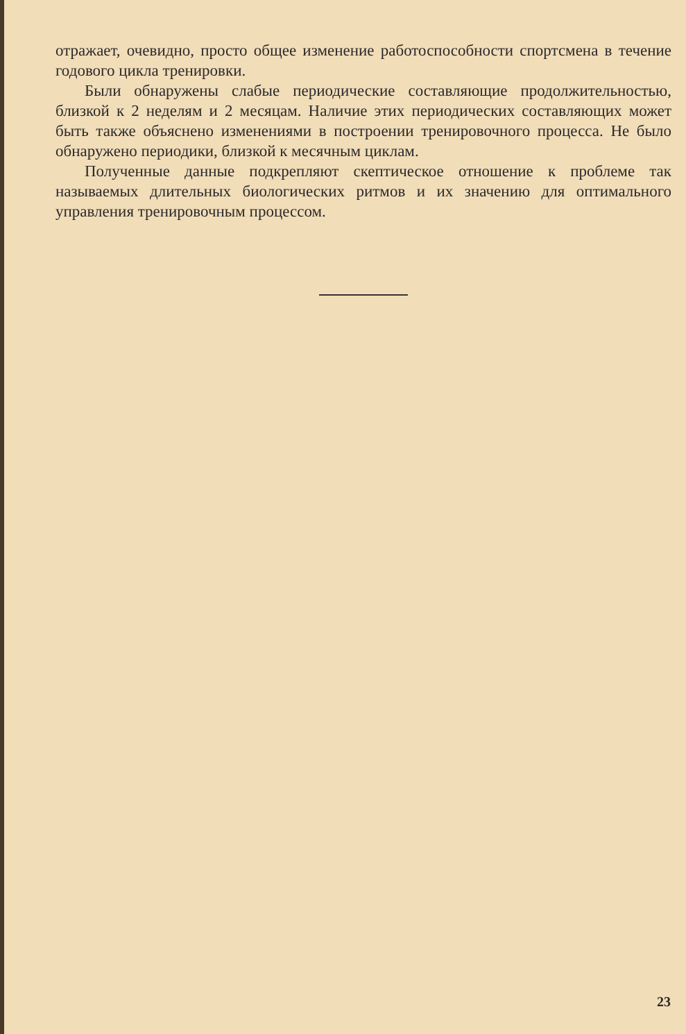отражает, очевидно, просто общее изменение работоспособности спортсмена в течение годового цикла тренировки.
Были обнаружены слабые периодические составляющие продолжительностью, близкой к 2 неделям и 2 месяцам. Наличие этих периодических составляющих может быть также объяснено изменениями в построении тренировочного процесса. Не было обнаружено периодики, близкой к месячным циклам.
Полученные данные подкрепляют скептическое отношение к проблеме так называемых длительных биологических ритмов и их значению для оптимального управления тренировочным процессом.
23